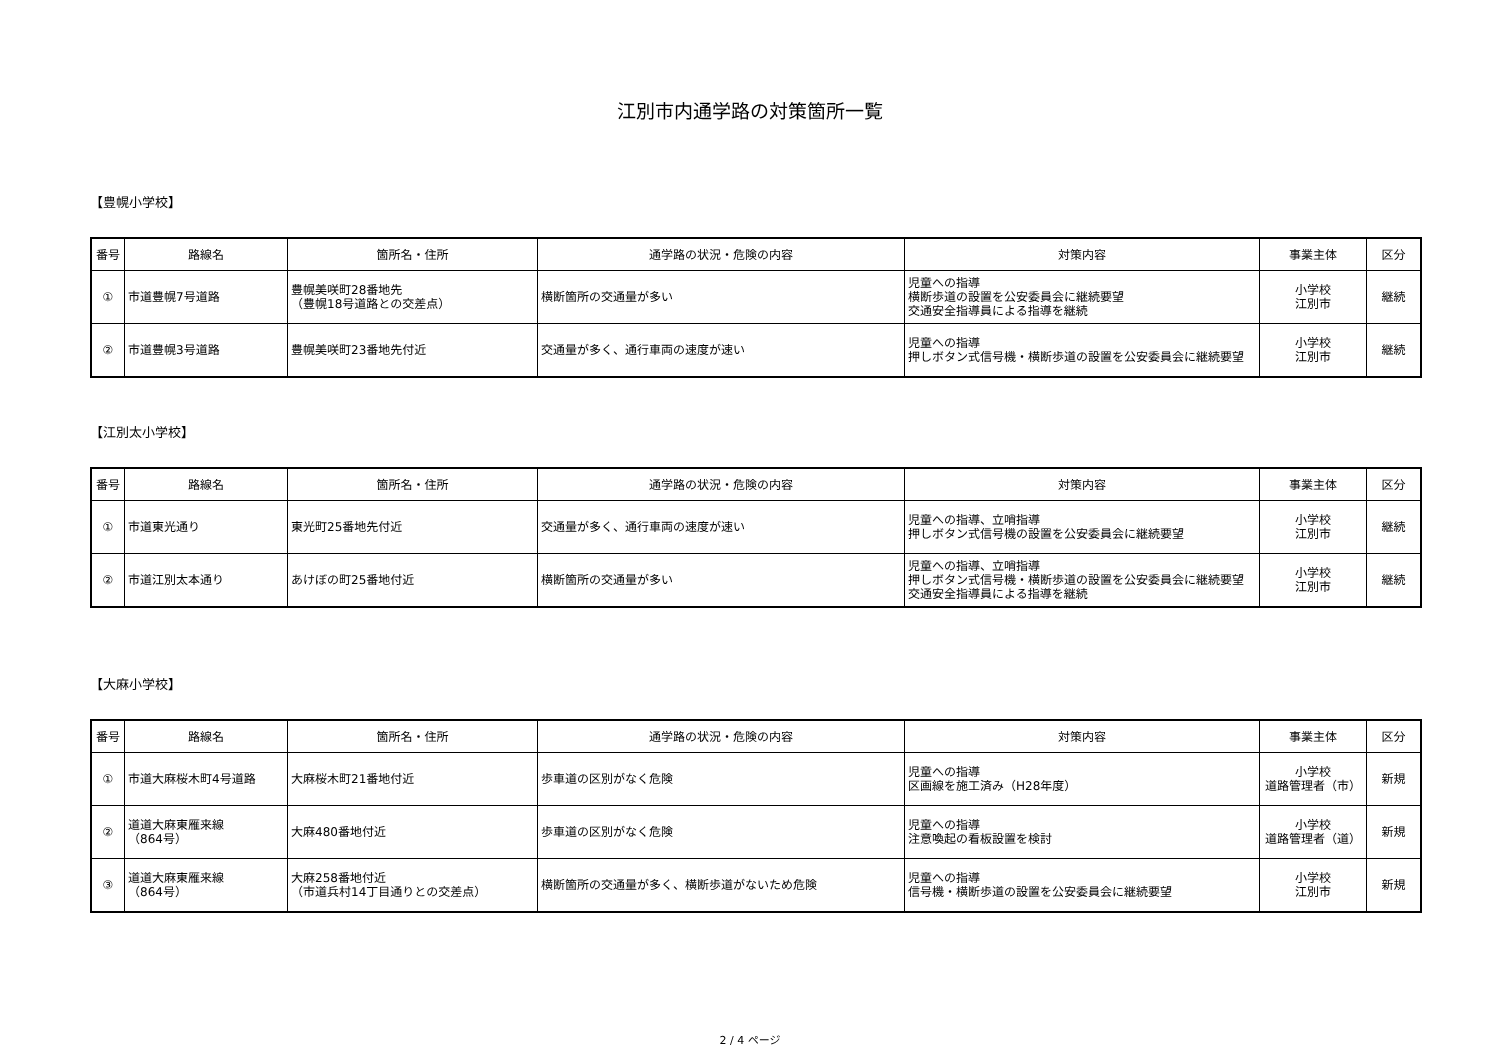江別市内通学路の対策箇所一覧
【豊幌小学校】
| 番号 | 路線名 | 箇所名・住所 | 通学路の状況・危険の内容 | 対策内容 | 事業主体 | 区分 |
| --- | --- | --- | --- | --- | --- | --- |
| ① | 市道豊幌7号道路 | 豊幌美咲町28番地先 （豊幌18号道路との交差点） | 横断箇所の交通量が多い | 児童への指導 横断歩道の設置を公安委員会に継続要望 交通安全指導員による指導を継続 | 小学校 江別市 | 継続 |
| ② | 市道豊幌3号道路 | 豊幌美咲町23番地先付近 | 交通量が多く、通行車両の速度が速い | 児童への指導 押しボタン式信号機・横断歩道の設置を公安委員会に継続要望 | 小学校 江別市 | 継続 |
【江別太小学校】
| 番号 | 路線名 | 箇所名・住所 | 通学路の状況・危険の内容 | 対策内容 | 事業主体 | 区分 |
| --- | --- | --- | --- | --- | --- | --- |
| ① | 市道東光通り | 東光町25番地先付近 | 交通量が多く、通行車両の速度が速い | 児童への指導、立哨指導 押しボタン式信号機の設置を公安委員会に継続要望 | 小学校 江別市 | 継続 |
| ② | 市道江別太本通り | あけぼの町25番地付近 | 横断箇所の交通量が多い | 児童への指導、立哨指導 押しボタン式信号機・横断歩道の設置を公安委員会に継続要望 交通安全指導員による指導を継続 | 小学校 江別市 | 継続 |
【大麻小学校】
| 番号 | 路線名 | 箇所名・住所 | 通学路の状況・危険の内容 | 対策内容 | 事業主体 | 区分 |
| --- | --- | --- | --- | --- | --- | --- |
| ① | 市道大麻桜木町4号道路 | 大麻桜木町21番地付近 | 歩車道の区別がなく危険 | 児童への指導 区画線を施工済み（H28年度） | 小学校 道路管理者（市） | 新規 |
| ② | 道道大麻東雁来線 （864号） | 大麻480番地付近 | 歩車道の区別がなく危険 | 児童への指導 注意喚起の看板設置を検討 | 小学校 道路管理者（道） | 新規 |
| ③ | 道道大麻東雁来線 （864号） | 大麻258番地付近 （市道兵村14丁目通りとの交差点） | 横断箇所の交通量が多く、横断歩道がないため危険 | 児童への指導 信号機・横断歩道の設置を公安委員会に継続要望 | 小学校 江別市 | 新規 |
2 / 4 ページ